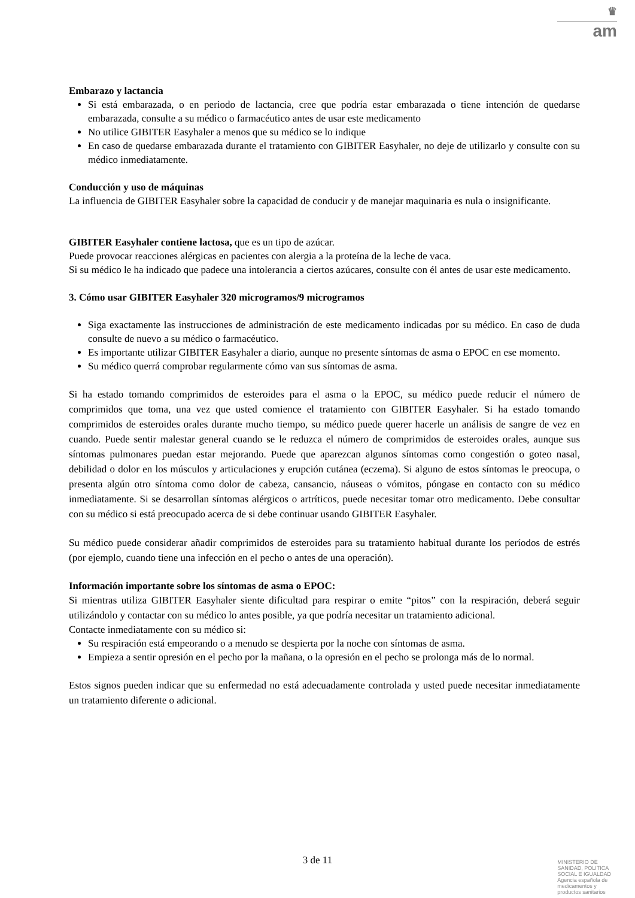♛
am
Embarazo y lactancia
Si está embarazada, o en periodo de lactancia, cree que podría estar embarazada o tiene intención de quedarse embarazada, consulte a su médico o farmacéutico antes de usar este medicamento
No utilice GIBITER Easyhaler a menos que su médico se lo indique
En caso de quedarse embarazada durante el tratamiento con GIBITER Easyhaler, no deje de utilizarlo y consulte con su médico inmediatamente.
Conducción y uso de máquinas
La influencia de GIBITER Easyhaler sobre la capacidad de conducir y de manejar maquinaria es nula o insignificante.
GIBITER Easyhaler contiene lactosa, que es un tipo de azúcar.
Puede provocar reacciones alérgicas en pacientes con alergia a la proteína de la leche de vaca.
Si su médico le ha indicado que padece una intolerancia a ciertos azúcares, consulte con él antes de usar este medicamento.
3. Cómo usar GIBITER Easyhaler 320 microgramos/9 microgramos
Siga exactamente las instrucciones de administración de este medicamento indicadas por su médico. En caso de duda consulte de nuevo a su médico o farmacéutico.
Es importante utilizar GIBITER Easyhaler a diario, aunque no presente síntomas de asma o EPOC en ese momento.
Su médico querrá comprobar regularmente cómo van sus síntomas de asma.
Si ha estado tomando comprimidos de esteroides para el asma o la EPOC, su médico puede reducir el número de comprimidos que toma, una vez que usted comience el tratamiento con GIBITER Easyhaler. Si ha estado tomando comprimidos de esteroides orales durante mucho tiempo, su médico puede querer hacerle un análisis de sangre de vez en cuando. Puede sentir malestar general cuando se le reduzca el número de comprimidos de esteroides orales, aunque sus síntomas pulmonares puedan estar mejorando. Puede que aparezcan algunos síntomas como congestión o goteo nasal, debilidad o dolor en los músculos y articulaciones y erupción cutánea (eczema). Si alguno de estos síntomas le preocupa, o presenta algún otro síntoma como dolor de cabeza, cansancio, náuseas o vómitos, póngase en contacto con su médico inmediatamente. Si se desarrollan síntomas alérgicos o artríticos, puede necesitar tomar otro medicamento. Debe consultar con su médico si está preocupado acerca de si debe continuar usando GIBITER Easyhaler.
Su médico puede considerar añadir comprimidos de esteroides para su tratamiento habitual durante los períodos de estrés (por ejemplo, cuando tiene una infección en el pecho o antes de una operación).
Información importante sobre los síntomas de asma o EPOC:
Si mientras utiliza GIBITER Easyhaler siente dificultad para respirar o emite “pitos” con la respiración, deberá seguir utilizándolo y contactar con su médico lo antes posible, ya que podría necesitar un tratamiento adicional.
Contacte inmediatamente con su médico si:
Su respiración está empeorando o a menudo se despierta por la noche con síntomas de asma.
Empieza a sentir opresión en el pecho por la mañana, o la opresión en el pecho se prolonga más de lo normal.
Estos signos pueden indicar que su enfermedad no está adecuadamente controlada y usted puede necesitar inmediatamente un tratamiento diferente o adicional.
3 de 11
MINISTERIO DE
SANIDAD, POLITICA
SOCIAL E IGUALDAD
Agencia española de
medicamentos y
productos sanitarios